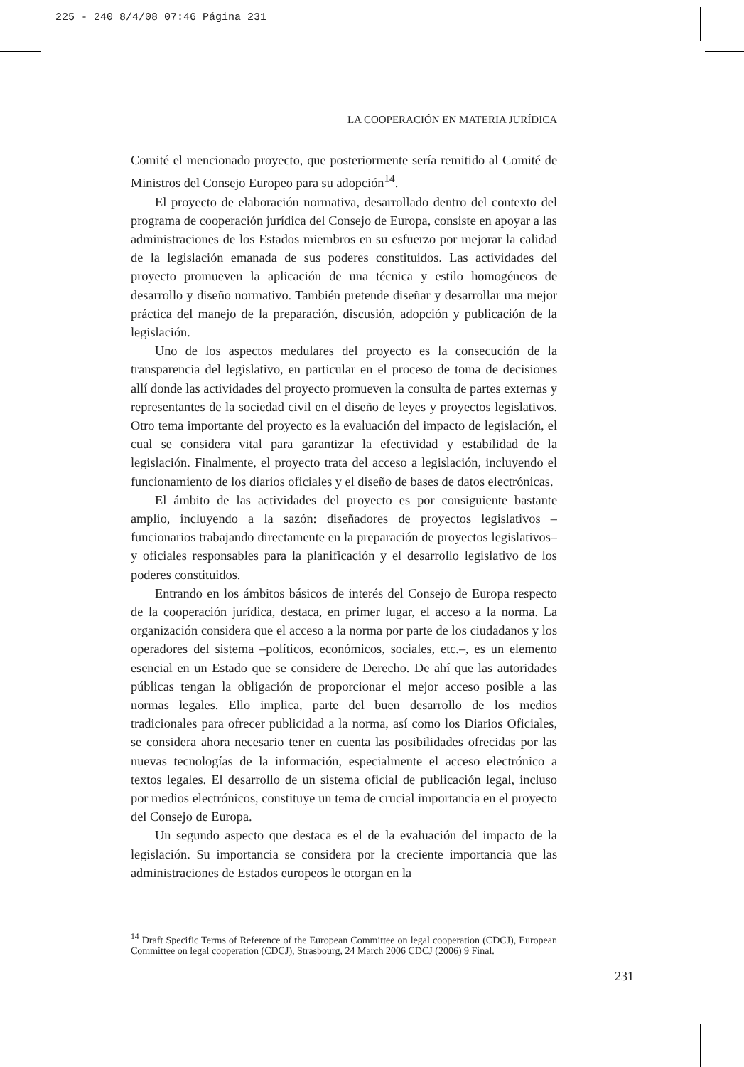225 - 240 8/4/08 07:46 Página 231
LA COOPERACIÓN EN MATERIA JURÍDICA
Comité el mencionado proyecto, que posteriormente sería remitido al Comité de Ministros del Consejo Europeo para su adopción<sup>14</sup>.
El proyecto de elaboración normativa, desarrollado dentro del contexto del programa de cooperación jurídica del Consejo de Europa, consiste en apoyar a las administraciones de los Estados miembros en su esfuerzo por mejorar la calidad de la legislación emanada de sus poderes constituidos. Las actividades del proyecto promueven la aplicación de una técnica y estilo homogéneos de desarrollo y diseño normativo. También pretende diseñar y desarrollar una mejor práctica del manejo de la preparación, discusión, adopción y publicación de la legislación.
Uno de los aspectos medulares del proyecto es la consecución de la transparencia del legislativo, en particular en el proceso de toma de decisiones allí donde las actividades del proyecto promueven la consulta de partes externas y representantes de la sociedad civil en el diseño de leyes y proyectos legislativos. Otro tema importante del proyecto es la evaluación del impacto de legislación, el cual se considera vital para garantizar la efectividad y estabilidad de la legislación. Finalmente, el proyecto trata del acceso a legislación, incluyendo el funcionamiento de los diarios oficiales y el diseño de bases de datos electrónicas.
El ámbito de las actividades del proyecto es por consiguiente bastante amplio, incluyendo a la sazón: diseñadores de proyectos legislativos –funcionarios trabajando directamente en la preparación de proyectos legislativos– y oficiales responsables para la planificación y el desarrollo legislativo de los poderes constituidos.
Entrando en los ámbitos básicos de interés del Consejo de Europa respecto de la cooperación jurídica, destaca, en primer lugar, el acceso a la norma. La organización considera que el acceso a la norma por parte de los ciudadanos y los operadores del sistema –políticos, económicos, sociales, etc.–, es un elemento esencial en un Estado que se considere de Derecho. De ahí que las autoridades públicas tengan la obligación de proporcionar el mejor acceso posible a las normas legales. Ello implica, parte del buen desarrollo de los medios tradicionales para ofrecer publicidad a la norma, así como los Diarios Oficiales, se considera ahora necesario tener en cuenta las posibilidades ofrecidas por las nuevas tecnologías de la información, especialmente el acceso electrónico a textos legales. El desarrollo de un sistema oficial de publicación legal, incluso por medios electrónicos, constituye un tema de crucial importancia en el proyecto del Consejo de Europa.
Un segundo aspecto que destaca es el de la evaluación del impacto de la legislación. Su importancia se considera por la creciente importancia que las administraciones de Estados europeos le otorgan en la
<sup>14</sup> Draft Specific Terms of Reference of the European Committee on legal cooperation (CDCJ), European Committee on legal cooperation (CDCJ), Strasbourg, 24 March 2006 CDCJ (2006) 9 Final.
231